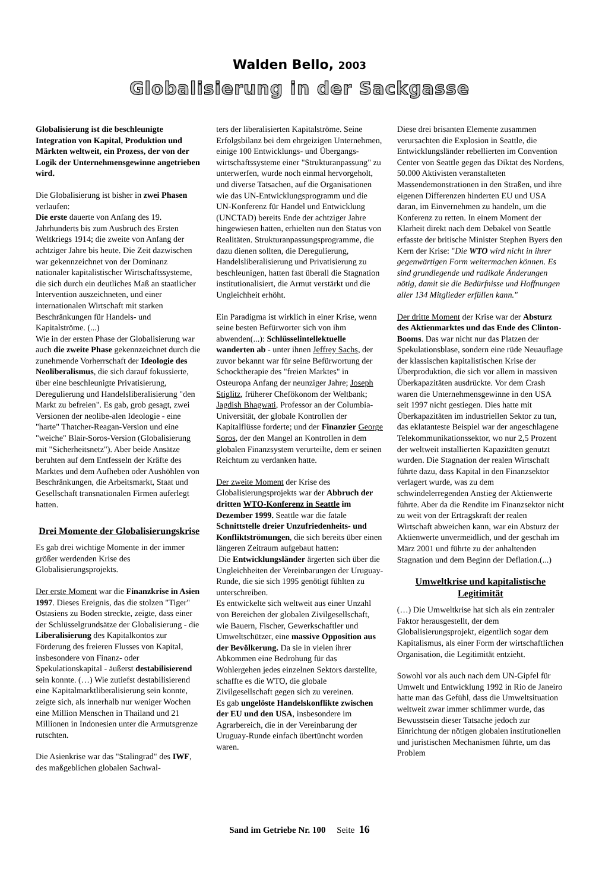Walden Bello, 2003
Globalisierung in der Sackgasse
Globalisierung ist die beschleunigte Integration von Kapital, Produktion und Märkten weltweit, ein Prozess, der von der Logik der Unternehmensgewinne angetrieben wird.
Die Globalisierung ist bisher in zwei Phasen verlaufen:
Die erste dauerte von Anfang des 19. Jahrhunderts bis zum Ausbruch des Ersten Weltkriegs 1914; die zweite von Anfang der achtziger Jahre bis heute. Die Zeit dazwischen war gekennzeichnet von der Dominanz nationaler kapitalistischer Wirtschaftssysteme, die sich durch ein deutliches Maß an staatlicher Intervention auszeichneten, und einer internationalen Wirtschaft mit starken Beschränkungen für Handels- und Kapitalströme. (...)
Wie in der ersten Phase der Globalisierung war auch die zweite Phase gekennzeichnet durch die zunehmende Vorherrschaft der Ideologie des Neoliberalismus, die sich darauf fokussierte, über eine beschleunigte Privatisierung, Deregulierung und Handelsliberalisierung "den Markt zu befreien". Es gab, grob gesagt, zwei Versionen der neolibe-alen Ideologie - eine "harte" Thatcher-Reagan-Version und eine "weiche" Blair-Soros-Version (Globalisierung mit "Sicherheitsnetz"). Aber beide Ansätze beruhten auf dem Entfesseln der Kräfte des Marktes und dem Aufheben oder Aushöhlen von Beschränkungen, die Arbeitsmarkt, Staat und Gesellschaft transnationalen Firmen auferlegt hatten.
Drei Momente der Globalisierungskrise
Es gab drei wichtige Momente in der immer größer werdenden Krise des Globalisierungsprojekts.
Der erste Moment war die Finanzkrise in Asien 1997. Dieses Ereignis, das die stolzen "Tiger" Ostasiens zu Boden streckte, zeigte, dass einer der Schlüsselgrundsätze der Globalisierung - die Liberalisierung des Kapitalkontos zur Förderung des freieren Flusses von Kapital, insbesondere von Finanz- oder Spekulationskapital - äußerst destabilisierend sein konnte. (…) Wie zutiefst destabilisierend eine Kapitalmarktliberalisierung sein konnte, zeigte sich, als innerhalb nur weniger Wochen eine Million Menschen in Thailand und 21 Millionen in Indonesien unter die Armutsgrenze rutschten.
Die Asienkrise war das "Stalingrad" des IWF, des maßgeblichen globalen Sachwal-
ters der liberalisierten Kapitalströme. Seine Erfolgsbilanz bei dem ehrgeizigen Unternehmen, einige 100 Entwicklungs- und Übergangs-wirtschaftssysteme einer "Strukturanpassung" zu unterwerfen, wurde noch einmal hervorgeholt, und diverse Tatsachen, auf die Organisationen wie das UN-Entwicklungsprogramm und die UN-Konferenz für Handel und Entwicklung (UNCTAD) bereits Ende der achtziger Jahre hingewiesen hatten, erhielten nun den Status von Realitäten. Strukturanpassungsprogramme, die dazu dienen sollten, die Deregulierung, Handelsliberalisierung und Privatisierung zu beschleunigen, hatten fast überall die Stagnation institutionalisiert, die Armut verstärkt und die Ungleichheit erhöht.
Ein Paradigma ist wirklich in einer Krise, wenn seine besten Befürworter sich von ihm abwenden(...): Schlüsselintellektuelle wanderten ab - unter ihnen Jeffrey Sachs, der zuvor bekannt war für seine Befürwortung der Schocktherapie des "freien Marktes" in Osteuropa Anfang der neunziger Jahre; Joseph Stiglitz, früherer Chefökonom der Weltbank; Jagdish Bhagwati, Professor an der Columbia-Universität, der globale Kontrollen der Kapitalflüsse forderte; und der Finanzier George Soros, der den Mangel an Kontrollen in dem globalen Finanzsystem verurteilte, dem er seinen Reichtum zu verdanken hatte.
Der zweite Moment der Krise des Globalisierungsprojekts war der Abbruch der dritten WTO-Konferenz in Seattle im Dezember 1999. Seattle war die fatale Schnittstelle dreier Unzufriedenheits- und Konfliktströmungen, die sich bereits über einen längeren Zeitraum aufgebaut hatten:
Die Entwicklungsländer ärgerten sich über die Ungleichheiten der Vereinbarungen der Uruguay-Runde, die sie sich 1995 genötigt fühlten zu unterschreiben.
Es entwickelte sich weltweit aus einer Unzahl von Bereichen der globalen Zivilgesellschaft, wie Bauern, Fischer, Gewerkschaftler und Umweltschützer, eine massive Opposition aus der Bevölkerung. Da sie in vielen ihrer Abkommen eine Bedrohung für das Wohlergehen jedes einzelnen Sektors darstellte, schaffte es die WTO, die globale Zivilgesellschaft gegen sich zu vereinen.
Es gab ungelöste Handelskonflikte zwischen der EU und den USA, insbesondere im Agrarbereich, die in der Vereinbarung der Uruguay-Runde einfach übertüncht worden waren.
Diese drei brisanten Elemente zusammen verursachten die Explosion in Seattle, die Entwicklungsländer rebellierten im Convention Center von Seattle gegen das Diktat des Nordens, 50.000 Aktivisten veranstalteten Massendemonstrationen in den Straßen, und ihre eigenen Differenzen hinderten EU und USA daran, im Einvernehmen zu handeln, um die Konferenz zu retten. In einem Moment der Klarheit direkt nach dem Debakel von Seattle erfasste der britische Minister Stephen Byers den Kern der Krise: "Die WTO wird nicht in ihrer gegenwärtigen Form weitermachen können. Es sind grundlegende und radikale Änderungen nötig, damit sie die Bedürfnisse und Hoffnungen aller 134 Mitglieder erfüllen kann."
Der dritte Moment der Krise war der Absturz des Aktienmarktes und das Ende des Clinton-Booms. Das war nicht nur das Platzen der Spekulationsblase, sondern eine rüde Neuauflage der klassischen kapitalistischen Krise der Überproduktion, die sich vor allem in massiven Überkapazitäten ausdrückte. Vor dem Crash waren die Unternehmensgewinne in den USA seit 1997 nicht gestiegen. Dies hatte mit Überkapazitäten im industriellen Sektor zu tun, das eklatanteste Beispiel war der angeschlagene Telekommunikationssektor, wo nur 2,5 Prozent der weltweit installierten Kapazitäten genutzt wurden. Die Stagnation der realen Wirtschaft führte dazu, dass Kapital in den Finanzsektor verlagert wurde, was zu dem schwindelerregenden Anstieg der Aktienwerte führte. Aber da die Rendite im Finanzsektor nicht zu weit von der Ertragskraft der realen Wirtschaft abweichen kann, war ein Absturz der Aktienwerte unvermeidlich, und der geschah im März 2001 und führte zu der anhaltenden Stagnation und dem Beginn der Deflation.(...)
Umweltkrise und kapitalistische Legitimität
(…) Die Umweltkrise hat sich als ein zentraler Faktor herausgestellt, der dem Globalisierungsprojekt, eigentlich sogar dem Kapitalismus, als einer Form der wirtschaftlichen Organisation, die Legitimität entzieht.
Sowohl vor als auch nach dem UN-Gipfel für Umwelt und Entwicklung 1992 in Rio de Janeiro hatte man das Gefühl, dass die Umweltsituation weltweit zwar immer schlimmer wurde, das Bewusstsein dieser Tatsache jedoch zur Einrichtung der nötigen globalen institutionellen und juristischen Mechanismen führte, um das Problem
Sand im Getriebe Nr. 100 Seite 16